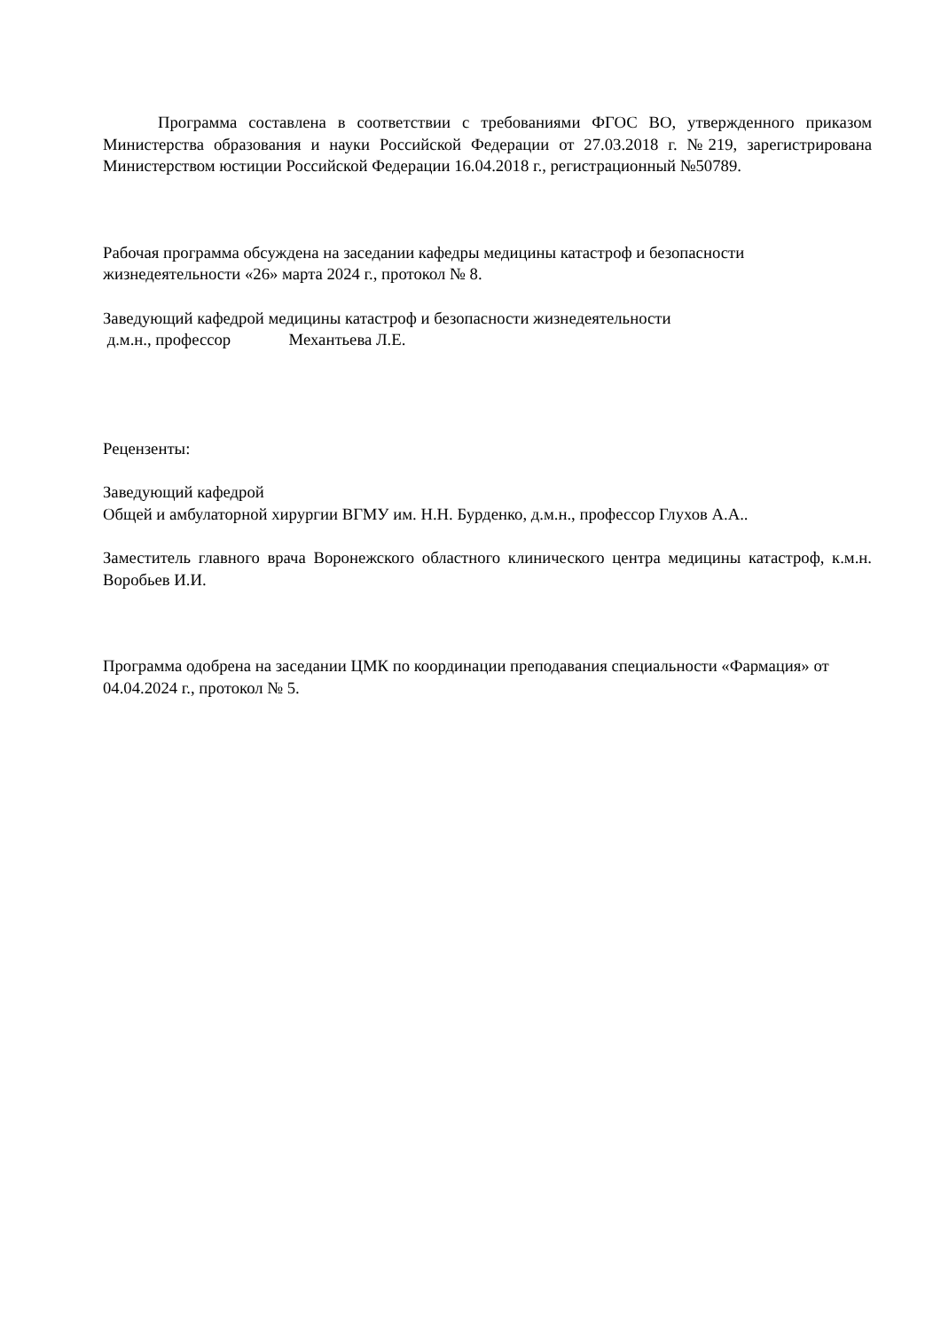Программа составлена в соответствии с требованиями ФГОС ВО, утвержденного приказом Министерства образования и науки Российской Федерации от 27.03.2018 г. №219, зарегистрирована Министерством юстиции Российской Федерации 16.04.2018 г., регистрационный №50789.
Рабочая программа обсуждена на заседании кафедры медицины катастроф и безопасности жизнедеятельности «26» марта 2024 г., протокол № 8.
Заведующий кафедрой медицины катастроф и безопасности жизнедеятельности
д.м.н., профессор Механтьева Л.Е.
Рецензенты:
Заведующий кафедрой
Общей и амбулаторной хирургии ВГМУ им. Н.Н. Бурденко, д.м.н., профессор Глухов А.А..
Заместитель главного врача Воронежского областного клинического центра медицины катастроф, к.м.н. Воробьев И.И.
Программа одобрена на заседании ЦМК по координации преподавания специальности «Фармация» от 04.04.2024 г., протокол № 5.